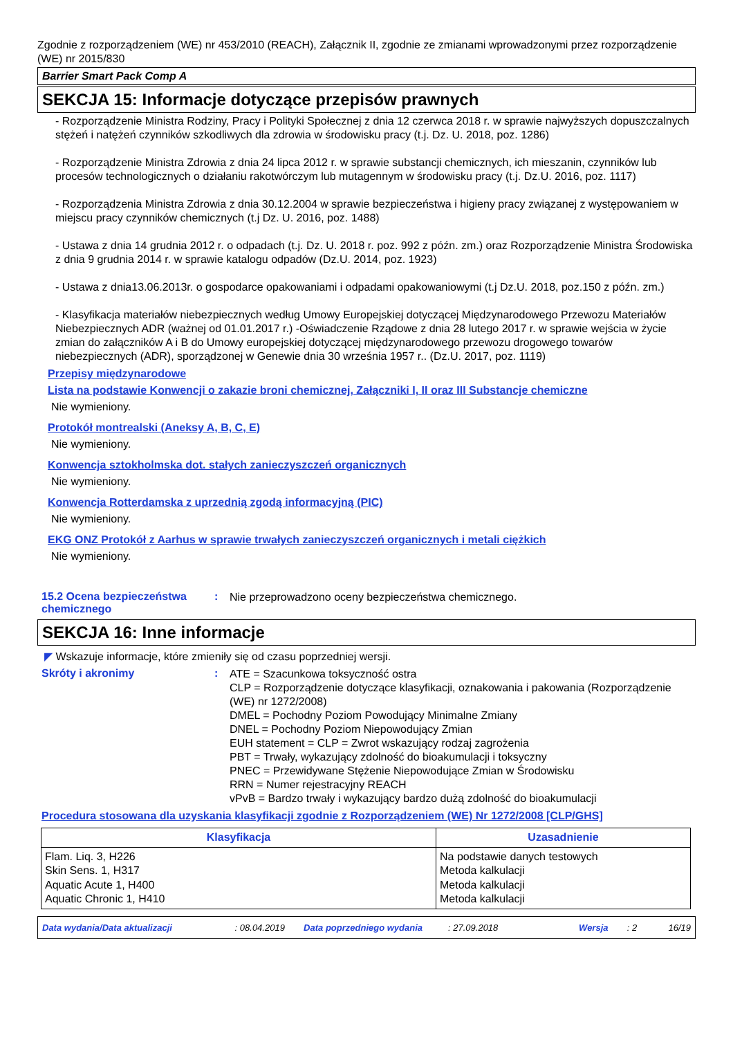Zgodnie z rozporządzeniem (WE) nr 453/2010 (REACH), Załącznik II, zgodnie ze zmianami wprowadzonymi przez rozporządzenie (WE) nr 2015/830
Barrier Smart Pack Comp A
SEKCJA 15: Informacje dotyczące przepisów prawnych
- Rozporządzenie Ministra Rodziny, Pracy i Polityki Społecznej z dnia 12 czerwca 2018 r. w sprawie najwyższych dopuszczalnych stężeń i natężeń czynników szkodliwych dla zdrowia w środowisku pracy (t.j. Dz. U. 2018, poz. 1286)
- Rozporządzenie Ministra Zdrowia z dnia 24 lipca 2012 r. w sprawie substancji chemicznych, ich mieszanin, czynników lub procesów technologicznych o działaniu rakotwórczym lub mutagennym w środowisku pracy (t.j. Dz.U. 2016, poz. 1117)
- Rozporządzenia Ministra Zdrowia z dnia 30.12.2004 w sprawie bezpieczeństwa i higieny pracy związanej z występowaniem w miejscu pracy czynników chemicznych (t.j Dz. U. 2016, poz. 1488)
- Ustawa z dnia 14 grudnia 2012 r. o odpadach (t.j. Dz. U. 2018 r. poz. 992 z późn. zm.) oraz Rozporządzenie Ministra Środowiska z dnia 9 grudnia 2014 r. w sprawie katalogu odpadów (Dz.U. 2014, poz. 1923)
- Ustawa z dnia13.06.2013r. o gospodarce opakowaniami i odpadami opakowaniowymi (t.j Dz.U. 2018, poz.150 z późn. zm.)
- Klasyfikacja materiałów niebezpiecznych według Umowy Europejskiej dotyczącej Międzynarodowego Przewozu Materiałów Niebezpiecznych ADR (ważnej od 01.01.2017 r.) -Oświadczenie Rządowe z dnia 28 lutego 2017 r. w sprawie wejścia w życie zmian do załączników A i B do Umowy europejskiej dotyczącej międzynarodowego przewozu drogowego towarów niebezpiecznych (ADR), sporządzonej w Genewie dnia 30 września 1957 r.. (Dz.U. 2017, poz. 1119)
Przepisy międzynarodowe
Lista na podstawie Konwencji o zakazie broni chemicznej, Załączniki I, II oraz III Substancje chemiczne
Nie wymieniony.
Protokół montrealski (Aneksy A, B, C, E)
Nie wymieniony.
Konwencja sztokholmska dot. stałych zanieczyszczeń organicznych
Nie wymieniony.
Konwencja Rotterdamska z uprzednią zgodą informacyjną (PIC)
Nie wymieniony.
EKG ONZ Protokół z Aarhus w sprawie trwałych zanieczyszczeń organicznych i metali ciężkich
Nie wymieniony.
15.2 Ocena bezpieczeństwa chemicznego
:
Nie przeprowadzono oceny bezpieczeństwa chemicznego.
SEKCJA 16: Inne informacje
◤ Wskazuje informacje, które zmieniły się od czasu poprzedniej wersji.
Skróty i akronimy :
ATE = Szacunkowa toksyczność ostra
CLP = Rozporządzenie dotyczące klasyfikacji, oznakowania i pakowania (Rozporządzenie (WE) nr 1272/2008)
DMEL = Pochodny Poziom Powodujący Minimalne Zmiany
DNEL = Pochodny Poziom Niepowodujący Zmian
EUH statement = CLP = Zwrot wskazujący rodzaj zagrożenia
PBT = Trwały, wykazujący zdolność do bioakumulacji i toksyczny
PNEC = Przewidywane Stężenie Niepowodujące Zmian w Środowisku
RRN = Numer rejestracyjny REACH
vPvB = Bardzo trwały i wykazujący bardzo dużą zdolność do bioakumulacji
Procedura stosowana dla uzyskania klasyfikacji zgodnie z Rozporządzeniem (WE) Nr 1272/2008 [CLP/GHS]
| Klasyfikacja | Uzasadnienie |
| --- | --- |
| Flam. Liq. 3, H226 Skin Sens. 1, H317 Aquatic Acute 1, H400 Aquatic Chronic 1, H410 | Na podstawie danych testowych Metoda kalkulacji Metoda kalkulacji Metoda kalkulacji |
Data wydania/Data aktualizacji: 08.04.2019 Data poprzedniego wydania: 27.09.2018 Wersja: 2 16/19